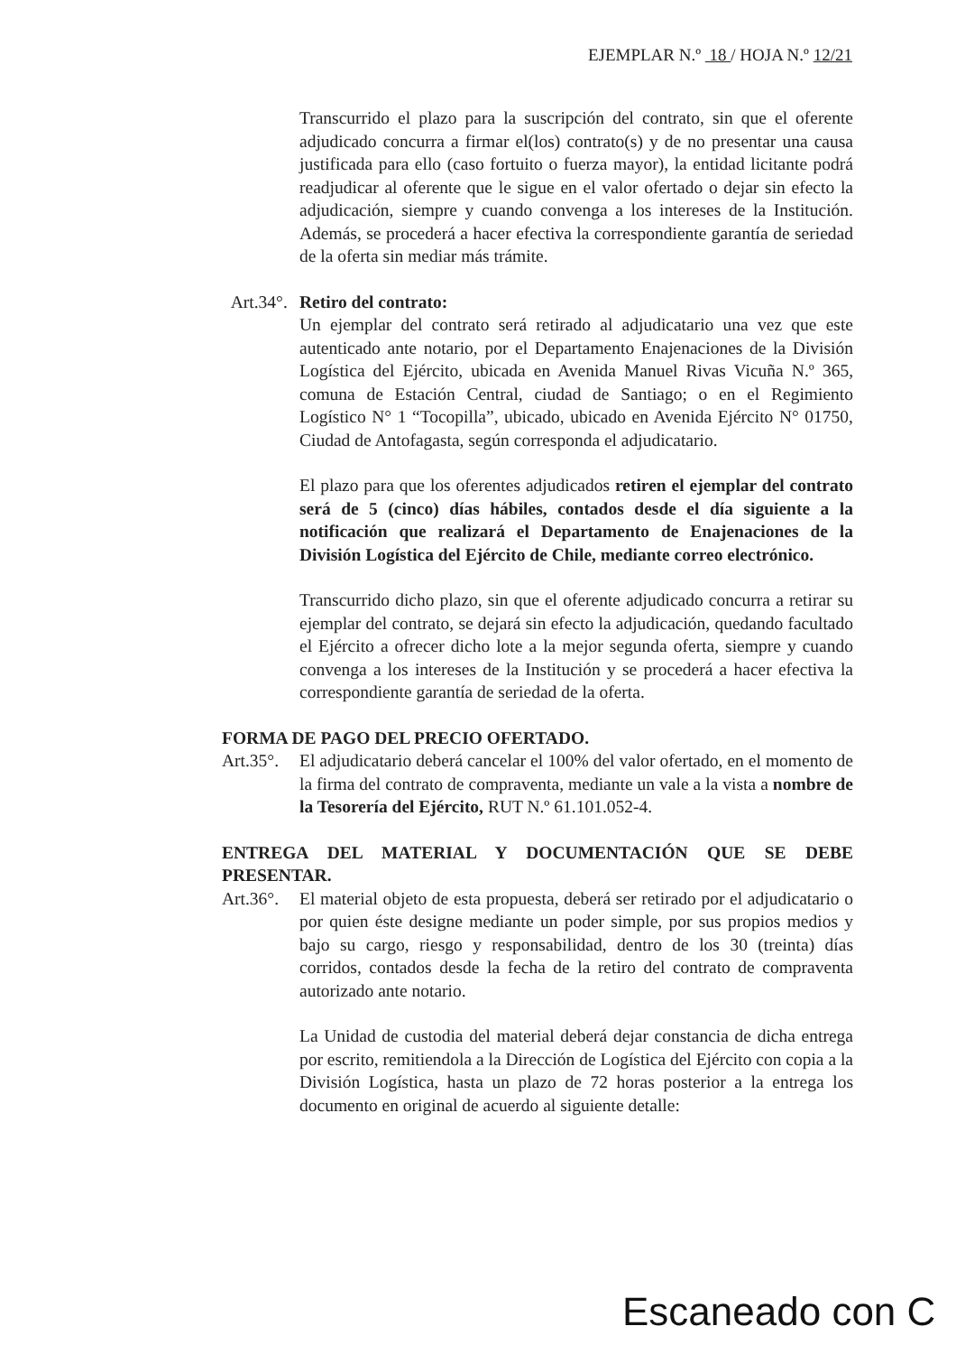EJEMPLAR N.º 18 / HOJA N.º 12/21
Transcurrido el plazo para la suscripción del contrato, sin que el oferente adjudicado concurra a firmar el(los) contrato(s) y de no presentar una causa justificada para ello (caso fortuito o fuerza mayor), la entidad licitante podrá readjudicar al oferente que le sigue en el valor ofertado o dejar sin efecto la adjudicación, siempre y cuando convenga a los intereses de la Institución. Además, se procederá a hacer efectiva la correspondiente garantía de seriedad de la oferta sin mediar más trámite.
Art.34°.
Retiro del contrato:
Un ejemplar del contrato será retirado al adjudicatario una vez que este autenticado ante notario, por el Departamento Enajenaciones de la División Logística del Ejército, ubicada en Avenida Manuel Rivas Vicuña N.º 365, comuna de Estación Central, ciudad de Santiago; o en el Regimiento Logístico N° 1 “Tocopilla”, ubicado, ubicado en Avenida Ejército N° 01750, Ciudad de Antofagasta, según corresponda el adjudicatario.
El plazo para que los oferentes adjudicados retiren el ejemplar del contrato será de 5 (cinco) días hábiles, contados desde el día siguiente a la notificación que realizará el Departamento de Enajenaciones de la División Logística del Ejército de Chile, mediante correo electrónico.
Transcurrido dicho plazo, sin que el oferente adjudicado concurra a retirar su ejemplar del contrato, se dejará sin efecto la adjudicación, quedando facultado el Ejército a ofrecer dicho lote a la mejor segunda oferta, siempre y cuando convenga a los intereses de la Institución y se procederá a hacer efectiva la correspondiente garantía de seriedad de la oferta.
FORMA DE PAGO DEL PRECIO OFERTADO.
Art.35°.
El adjudicatario deberá cancelar el 100% del valor ofertado, en el momento de la firma del contrato de compraventa, mediante un vale a la vista a nombre de la Tesorería del Ejército, RUT N.º 61.101.052-4.
ENTREGA DEL MATERIAL Y DOCUMENTACIÓN QUE SE DEBE PRESENTAR.
Art.36°.
El material objeto de esta propuesta, deberá ser retirado por el adjudicatario o por quien éste designe mediante un poder simple, por sus propios medios y bajo su cargo, riesgo y responsabilidad, dentro de los 30 (treinta) días corridos, contados desde la fecha de la retiro del contrato de compraventa autorizado ante notario.
La Unidad de custodia del material deberá dejar constancia de dicha entrega por escrito, remitiendola a la Dirección de Logística del Ejército con copia a la División Logística, hasta un plazo de 72 horas posterior a la entrega los documento en original de acuerdo al siguiente detalle:
Escaneado con C